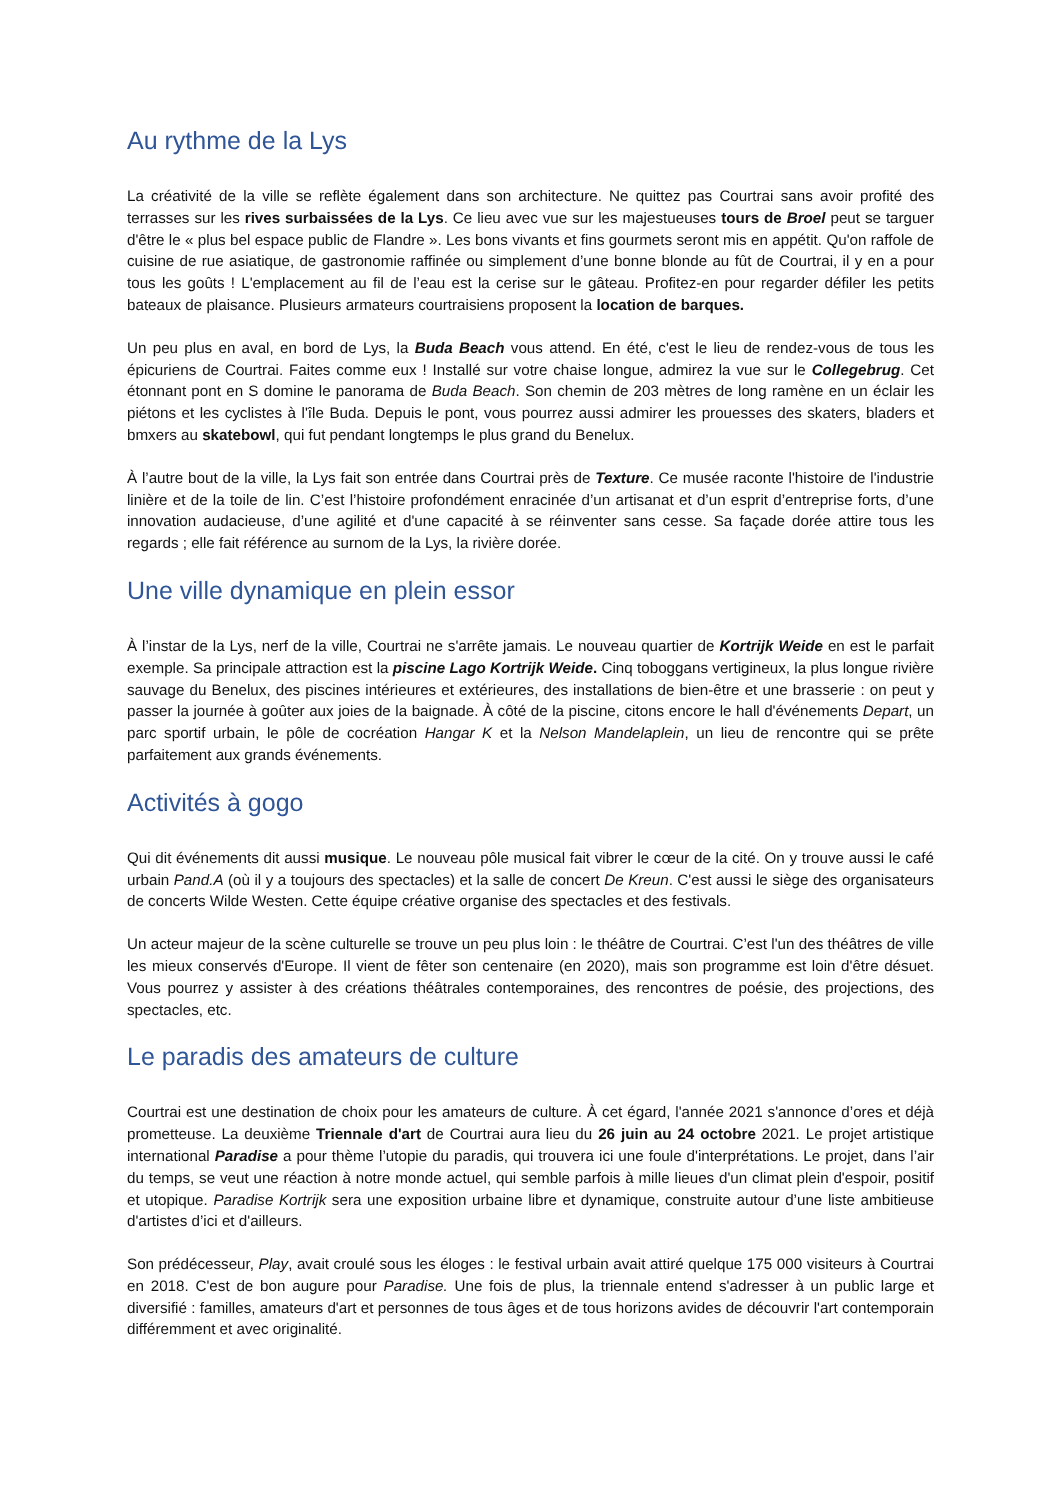Au rythme de la Lys
La créativité de la ville se reflète également dans son architecture. Ne quittez pas Courtrai sans avoir profité des terrasses sur les rives surbaissées de la Lys. Ce lieu avec vue sur les majestueuses tours de Broel peut se targuer d'être le « plus bel espace public de Flandre ». Les bons vivants et fins gourmets seront mis en appétit. Qu'on raffole de cuisine de rue asiatique, de gastronomie raffinée ou simplement d’une bonne blonde au fût de Courtrai, il y en a pour tous les goûts ! L'emplacement au fil de l’eau est la cerise sur le gâteau. Profitez-en pour regarder défiler les petits bateaux de plaisance. Plusieurs armateurs courtraisiens proposent la location de barques.
Un peu plus en aval, en bord de Lys, la Buda Beach vous attend. En été, c'est le lieu de rendez-vous de tous les épicuriens de Courtrai. Faites comme eux ! Installé sur votre chaise longue, admirez la vue sur le Collegebrug. Cet étonnant pont en S domine le panorama de Buda Beach. Son chemin de 203 mètres de long ramène en un éclair les piétons et les cyclistes à l'île Buda. Depuis le pont, vous pourrez aussi admirer les prouesses des skaters, bladers et bmxers au skatebowl, qui fut pendant longtemps le plus grand du Benelux.
À l’autre bout de la ville, la Lys fait son entrée dans Courtrai près de Texture. Ce musée raconte l'histoire de l'industrie linière et de la toile de lin. C’est l’histoire profondément enracinée d’un artisanat et d’un esprit d’entreprise forts, d’une innovation audacieuse, d’une agilité et d'une capacité à se réinventer sans cesse. Sa façade dorée attire tous les regards ; elle fait référence au surnom de la Lys, la rivière dorée.
Une ville dynamique en plein essor
À l’instar de la Lys, nerf de la ville, Courtrai ne s'arrête jamais. Le nouveau quartier de Kortrijk Weide en est le parfait exemple. Sa principale attraction est la piscine Lago Kortrijk Weide. Cinq toboggans vertigineux, la plus longue rivière sauvage du Benelux, des piscines intérieures et extérieures, des installations de bien-être et une brasserie : on peut y passer la journée à goûter aux joies de la baignade. À côté de la piscine, citons encore le hall d'événements Depart, un parc sportif urbain, le pôle de cocréation Hangar K et la Nelson Mandelaplein, un lieu de rencontre qui se prête parfaitement aux grands événements.
Activités à gogo
Qui dit événements dit aussi musique. Le nouveau pôle musical fait vibrer le cœur de la cité. On y trouve aussi le café urbain Pand.A (où il y a toujours des spectacles) et la salle de concert De Kreun. C'est aussi le siège des organisateurs de concerts Wilde Westen. Cette équipe créative organise des spectacles et des festivals.
Un acteur majeur de la scène culturelle se trouve un peu plus loin : le théâtre de Courtrai. C’est l'un des théâtres de ville les mieux conservés d'Europe. Il vient de fêter son centenaire (en 2020), mais son programme est loin d'être désuet. Vous pourrez y assister à des créations théâtrales contemporaines, des rencontres de poésie, des projections, des spectacles, etc.
Le paradis des amateurs de culture
Courtrai est une destination de choix pour les amateurs de culture. À cet égard, l'année 2021 s'annonce d’ores et déjà prometteuse. La deuxième Triennale d'art de Courtrai aura lieu du 26 juin au 24 octobre 2021. Le projet artistique international Paradise a pour thème l’utopie du paradis, qui trouvera ici une foule d'interprétations. Le projet, dans l’air du temps, se veut une réaction à notre monde actuel, qui semble parfois à mille lieues d'un climat plein d'espoir, positif et utopique. Paradise Kortrijk sera une exposition urbaine libre et dynamique, construite autour d’une liste ambitieuse d'artistes d’ici et d'ailleurs.
Son prédécesseur, Play, avait croulé sous les éloges : le festival urbain avait attiré quelque 175 000 visiteurs à Courtrai en 2018. C'est de bon augure pour Paradise. Une fois de plus, la triennale entend s'adresser à un public large et diversifié : familles, amateurs d'art et personnes de tous âges et de tous horizons avides de découvrir l'art contemporain différemment et avec originalité.